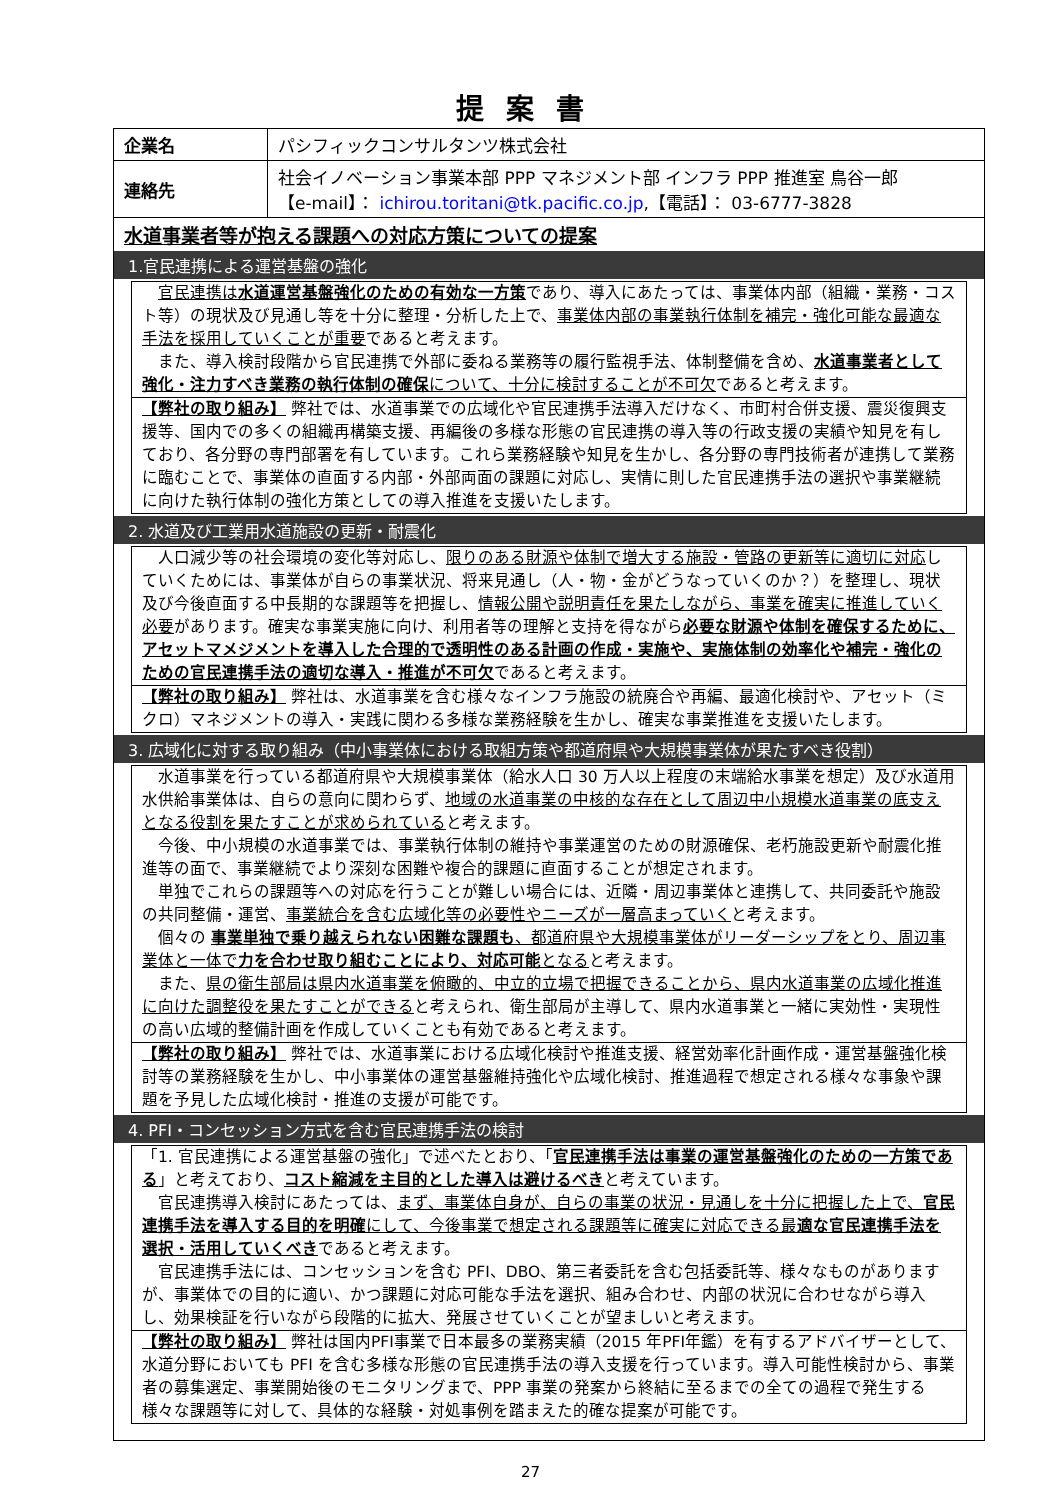提案書
| 企業名 | パシフィックコンサルタンツ株式会社 |
| 連絡先 | 社会イノベーション事業本部 PPP マネジメント部 インフラ PPP 推進室 鳥谷一郎 【e-mail】： ichirou.toritani@tk.pacific.co.jp ,【電話】： 03-6777-3828 |
水道事業者等が抱える課題への対応方策についての提案
1.官民連携による運営基盤の強化
　官民連携は水道運営基盤強化のための有効な一方策であり、導入にあたっては、事業体内部（組織・業務・コスト等）の現状及び見通し等を十分に整理・分析した上で、事業体内部の事業執行体制を補完・強化可能な最適な手法を採用していくことが重要であると考えます。
　また、導入検討段階から官民連携で外部に委ねる業務等の履行監視手法、体制整備を含め、水道事業者として強化・注力すべき業務の執行体制の確保について、十分に検討することが不可欠であると考えます。
【弊社の取り組み】 弊社では、水道事業での広域化や官民連携手法導入だけなく、市町村合併支援、震災復興支援等、国内での多くの組織再構築支援、再編後の多様な形態の官民連携の導入等の行政支援の実績や知見を有しており、各分野の専門部署を有しています。これら業務経験や知見を生かし、各分野の専門技術者が連携して業務に臨むことで、事業体の直面する内部・外部両面の課題に対応し、実情に則した官民連携手法の選択や事業継続に向けた執行体制の強化方策としての導入推進を支援いたします。
2. 水道及び工業用水道施設の更新・耐震化
　人口減少等の社会環境の変化等対応し、限りのある財源や体制で増大する施設・管路の更新等に適切に対応していくためには、事業体が自らの事業状況、将来見通し（人・物・金がどうなっていくのか？）を整理し、現状及び今後直面する中長期的な課題等を把握し、情報公開や説明責任を果たしながら、事業を確実に推進していく必要があります。確実な事業実施に向け、利用者等の理解と支持を得ながら必要な財源や体制を確保するために、アセットマメジメントを導入した合理的で透明性のある計画の作成・実施や、実施体制の効率化や補完・強化のための官民連携手法の適切な導入・推進が不可欠であると考えます。
【弊社の取り組み】 弊社は、水道事業を含む様々なインフラ施設の統廃合や再編、最適化検討や、アセット（ミクロ）マネジメントの導入・実践に関わる多様な業務経験を生かし、確実な事業推進を支援いたします。
3. 広域化に対する取り組み（中小事業体における取組方策や都道府県や大規模事業体が果たすべき役割）
　水道事業を行っている都道府県や大規模事業体（給水人口 30 万人以上程度の末端給水事業を想定）及び水道用水供給事業体は、自らの意向に関わらず、地域の水道事業の中核的な存在として周辺中小規模水道事業の底支えとなる役割を果たすことが求められていると考えます。
　今後、中小規模の水道事業では、事業執行体制の維持や事業運営のための財源確保、老朽施設更新や耐震化推進等の面で、事業継続でより深刻な困難や複合的課題に直面することが想定されます。
　単独でこれらの課題等への対応を行うことが難しい場合には、近隣・周辺事業体と連携して、共同委託や施設の共同整備・運営、事業統合を含む広域化等の必要性やニーズが一層高まっていくと考えます。
　個々の 事業単独で乗り越えられない困難な課題も、都道府県や大規模事業体がリーダーシップをとり、周辺事業体と一体で力を合わせ取り組むことにより、対応可能となると考えます。
　また、県の衛生部局は県内水道事業を俯瞰的、中立的立場で把握できることから、県内水道事業の広域化推進に向けた調整役を果たすことができると考えられ、衛生部局が主導して、県内水道事業と一緒に実効性・実現性の高い広域的整備計画を作成していくことも有効であると考えます。
【弊社の取り組み】 弊社では、水道事業における広域化検討や推進支援、経営効率化計画作成・運営基盤強化検討等の業務経験を生かし、中小事業体の運営基盤維持強化や広域化検討、推進過程で想定される様々な事象や課題を予見した広域化検討・推進の支援が可能です。
4. PFI・コンセッション方式を含む官民連携手法の検討
「1. 官民連携による運営基盤の強化」で述べたとおり、「官民連携手法は事業の運営基盤強化のための一方策である」と考えており、コスト縮減を主目的とした導入は避けるべきと考えています。
　官民連携導入検討にあたっては、まず、事業体自身が、自らの事業の状況・見通しを十分に把握した上で、官民連携手法を導入する目的を明確にして、今後事業で想定される課題等に確実に対応できる最適な官民連携手法を選択・活用していくべきであると考えます。
　官民連携手法には、コンセッションを含む PFI、DBO、第三者委託を含む包括委託等、様々なものがありますが、事業体での目的に適い、かつ課題に対応可能な手法を選択、組み合わせ、内部の状況に合わせながら導入し、効果検証を行いながら段階的に拡大、発展させていくことが望ましいと考えます。
【弊社の取り組み】 弊社は国内PFI事業で日本最多の業務実績（2015 年PFI年鑑）を有するアドバイザーとして、水道分野においても PFI を含む多様な形態の官民連携手法の導入支援を行っています。導入可能性検討から、事業者の募集選定、事業開始後のモニタリングまで、PPP 事業の発案から終結に至るまでの全ての過程で発生する様々な課題等に対して、具体的な経験・対処事例を踏まえた的確な提案が可能です。
27